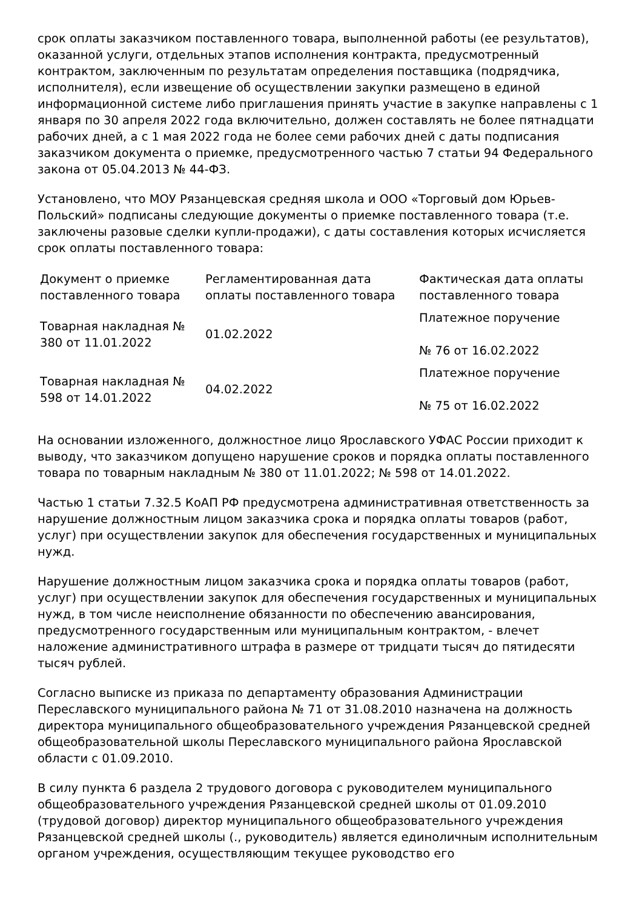срок оплаты заказчиком поставленного товара, выполненной работы (ее результатов), оказанной услуги, отдельных этапов исполнения контракта, предусмотренный контрактом, заключенным по результатам определения поставщика (подрядчика, исполнителя), если извещение об осуществлении закупки размещено в единой информационной системе либо приглашения принять участие в закупке направлены с 1 января по 30 апреля 2022 года включительно, должен составлять не более пятнадцати рабочих дней, а с 1 мая 2022 года не более семи рабочих дней с даты подписания заказчиком документа о приемке, предусмотренного частью 7 статьи 94 Федерального закона от 05.04.2013 № 44-ФЗ.
Установлено, что МОУ Рязанцевская средняя школа и ООО «Торговый дом Юрьев-Польский» подписаны следующие документы о приемке поставленного товара (т.е. заключены разовые сделки купли-продажи), с даты составления которых исчисляется срок оплаты поставленного товара:
| Документ о приемке поставленного товара | Регламентированная дата оплаты поставленного товара | Фактическая дата оплаты поставленного товара |
| --- | --- | --- |
| Товарная накладная № 380 от 11.01.2022 | 01.02.2022 | Платежное поручение № 76 от 16.02.2022 |
| Товарная накладная № 598 от 14.01.2022 | 04.02.2022 | Платежное поручение № 75 от 16.02.2022 |
На основании изложенного, должностное лицо Ярославского УФАС России приходит к выводу, что заказчиком допущено нарушение сроков и порядка оплаты поставленного товара по товарным накладным № 380 от 11.01.2022; № 598 от 14.01.2022.
Частью 1 статьи 7.32.5 КоАП РФ предусмотрена административная ответственность за нарушение должностным лицом заказчика срока и порядка оплаты товаров (работ, услуг) при осуществлении закупок для обеспечения государственных и муниципальных нужд.
Нарушение должностным лицом заказчика срока и порядка оплаты товаров (работ, услуг) при осуществлении закупок для обеспечения государственных и муниципальных нужд, в том числе неисполнение обязанности по обеспечению авансирования, предусмотренного государственным или муниципальным контрактом, - влечет наложение административного штрафа в размере от тридцати тысяч до пятидесяти тысяч рублей.
Согласно выписке из приказа по департаменту образования Администрации Переславского муниципального района № 71 от 31.08.2010 назначена на должность директора муниципального общеобразовательного учреждения Рязанцевской средней общеобразовательной школы Переславского муниципального района Ярославской области с 01.09.2010.
В силу пункта 6 раздела 2 трудового договора с руководителем муниципального общеобразовательного учреждения Рязанцевской средней школы от 01.09.2010 (трудовой договор) директор муниципального общеобразовательного учреждения Рязанцевской средней школы (., руководитель) является единоличным исполнительным органом учреждения, осуществляющим текущее руководство его